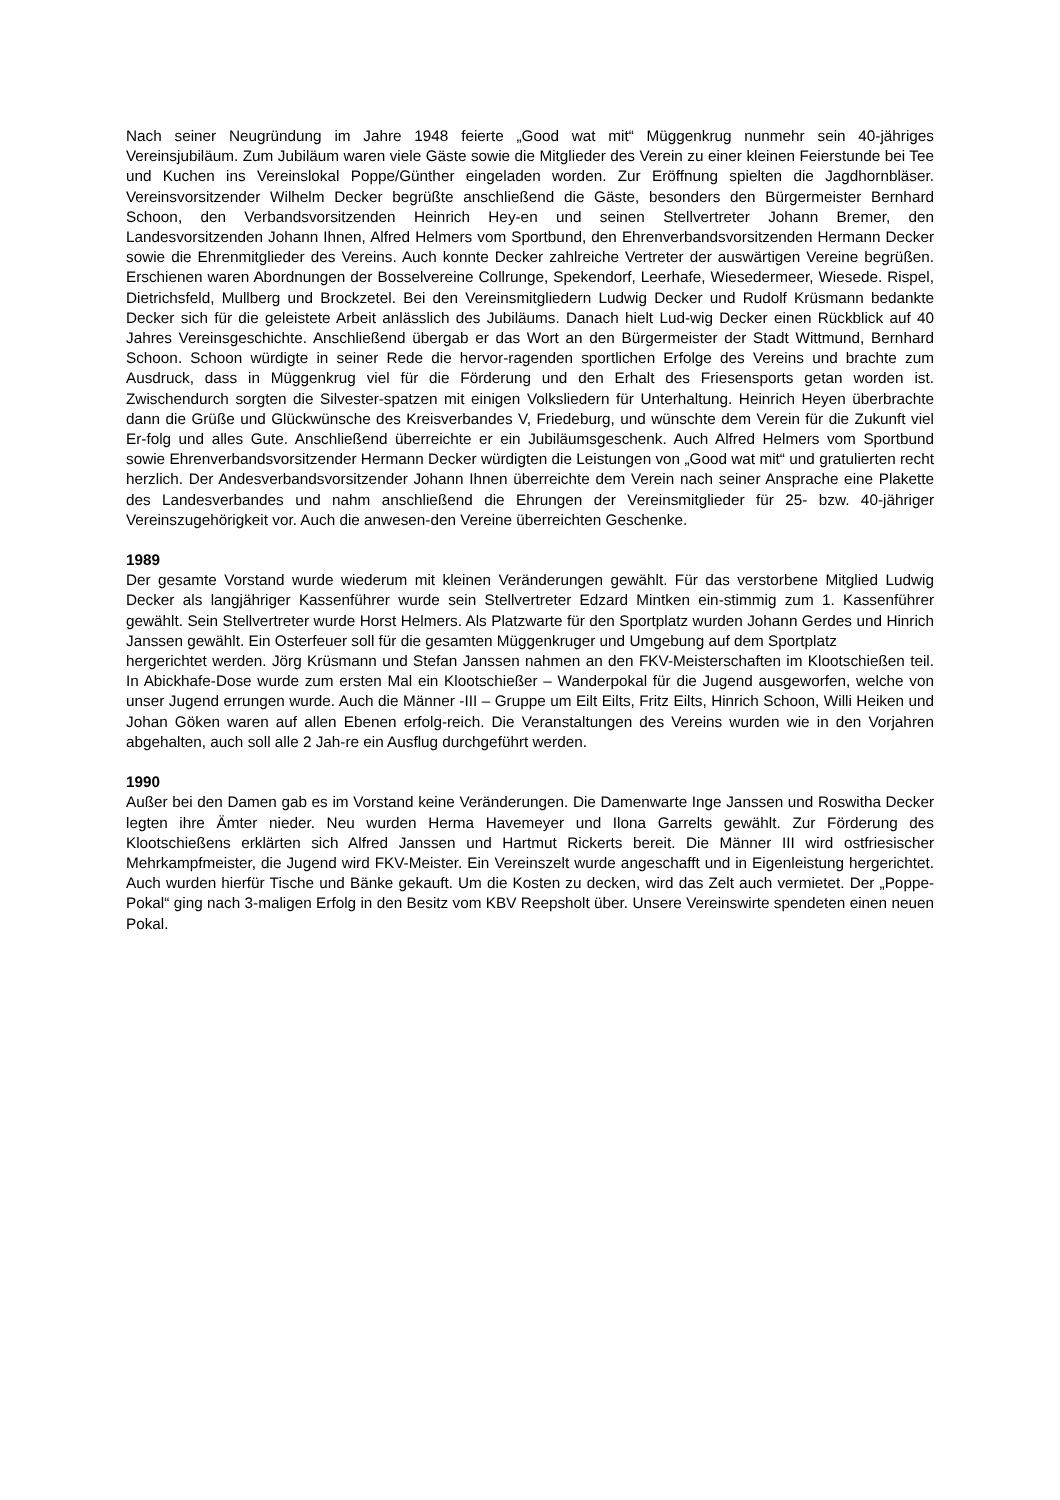Nach seiner Neugründung im Jahre 1948 feierte „Good wat mit“ Müggenkrug nunmehr sein 40-jähriges Vereinsjubiläum. Zum Jubiläum waren viele Gäste sowie die Mitglieder des Verein zu einer kleinen Feierstunde bei Tee und Kuchen ins Vereinslokal Poppe/Günther eingeladen worden. Zur Eröffnung spielten die Jagdhornbläser. Vereinsvorsitzender Wilhelm Decker begrüßte anschließend die Gäste, besonders den Bürgermeister Bernhard Schoon, den Verbandsvorsitzenden Heinrich Hey-en und seinen Stellvertreter Johann Bremer, den Landesvorsitzenden Johann Ihnen, Alfred Helmers vom Sportbund, den Ehrenverbandsvorsitzenden Hermann Decker sowie die Ehrenmitglieder des Vereins. Auch konnte Decker zahlreiche Vertreter der auswärtigen Vereine begrüßen. Erschienen waren Abordnungen der Bosselvereine Collrunge, Spekendorf, Leerhafe, Wiesedermeer, Wiesede. Rispel, Dietrichsfeld, Mullberg und Brockzetel. Bei den Vereinsmitgliedern Ludwig Decker und Rudolf Krüsmann bedankte Decker sich für die geleistete Arbeit anlässlich des Jubiläums. Danach hielt Lud-wig Decker einen Rückblick auf 40 Jahres Vereinsgeschichte. Anschließend übergab er das Wort an den Bürgermeister der Stadt Wittmund, Bernhard Schoon. Schoon würdigte in seiner Rede die hervor-ragenden sportlichen Erfolge des Vereins und brachte zum Ausdruck, dass in Müggenkrug viel für die Förderung und den Erhalt des Friesensports getan worden ist. Zwischendurch sorgten die Silvester-spatzen mit einigen Volksliedern für Unterhaltung. Heinrich Heyen überbrachte dann die Grüße und Glückwünsche des Kreisverbandes V, Friedeburg, und wünschte dem Verein für die Zukunft viel Er-folg und alles Gute. Anschließend überreichte er ein Jubiläumsgeschenk. Auch Alfred Helmers vom Sportbund sowie Ehrenverbandsvorsitzender Hermann Decker würdigten die Leistungen von „Good wat mit“ und gratulierten recht herzlich. Der Andesverbandsvorsitzender Johann Ihnen überreichte dem Verein nach seiner Ansprache eine Plakette des Landesverbandes und nahm anschließend die Ehrungen der Vereinsmitglieder für 25- bzw. 40-jähriger Vereinszugehörigkeit vor. Auch die anwesen-den Vereine überreichten Geschenke.
1989
Der gesamte Vorstand wurde wiederum mit kleinen Veränderungen gewählt. Für das verstorbene Mitglied Ludwig Decker als langjähriger Kassenführer wurde sein Stellvertreter Edzard Mintken ein-stimmig zum 1. Kassenführer gewählt. Sein Stellvertreter wurde Horst Helmers. Als Platzwarte für den Sportplatz wurden Johann Gerdes und Hinrich Janssen gewählt. Ein Osterfeuer soll für die gesamten Müggenkruger und Umgebung auf dem Sportplatz
hergerichtet werden. Jörg Krüsmann und Stefan Janssen nahmen an den FKV-Meisterschaften im Klootschießen teil. In Abickhafe-Dose wurde zum ersten Mal ein Klootschießer – Wanderpokal für die Jugend ausgeworfen, welche von unser Jugend errungen wurde. Auch die Männer -III – Gruppe um Eilt Eilts, Fritz Eilts, Hinrich Schoon, Willi Heiken und Johan Göken waren auf allen Ebenen erfolg-reich. Die Veranstaltungen des Vereins wurden wie in den Vorjahren abgehalten, auch soll alle 2 Jah-re ein Ausflug durchgeführt werden.
1990
Außer bei den Damen gab es im Vorstand keine Veränderungen. Die Damenwarte Inge Janssen und Roswitha Decker legten ihre Ämter nieder. Neu wurden Herma Havemeyer und Ilona Garrelts gewählt. Zur Förderung des Klootschießens erklärten sich Alfred Janssen und Hartmut Rickerts bereit. Die Männer III wird ostfriesischer Mehrkampfmeister, die Jugend wird FKV-Meister. Ein Vereinszelt wurde angeschafft und in Eigenleistung hergerichtet. Auch wurden hierfür Tische und Bänke gekauft. Um die Kosten zu decken, wird das Zelt auch vermietet. Der „Poppe-Pokal“ ging nach 3-maligen Erfolg in den Besitz vom KBV Reepsholt über. Unsere Vereinswirte spendeten einen neuen Pokal.